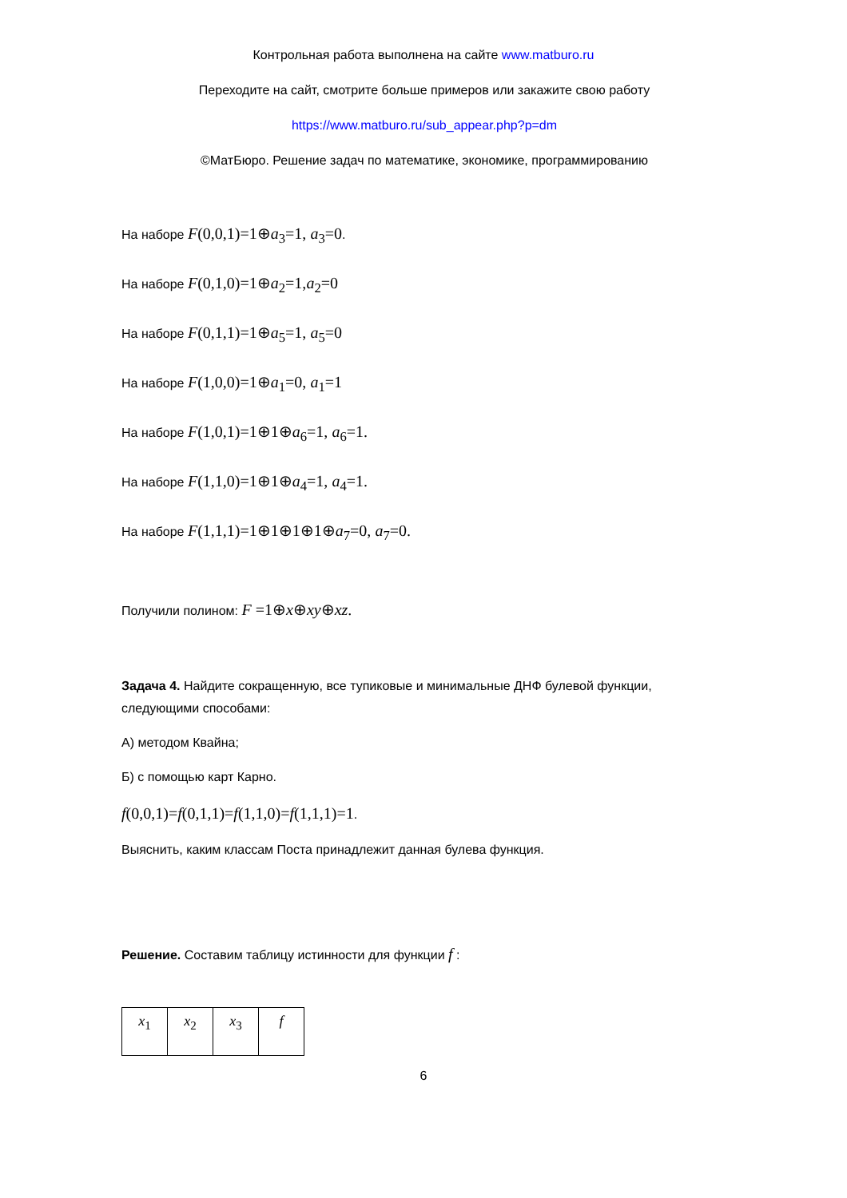Контрольная работа выполнена на сайте www.matburo.ru
Переходите на сайт, смотрите больше примеров или закажите свою работу
https://www.matburo.ru/sub_appear.php?p=dm
©МатБюро. Решение задач по математике, экономике, программированию
На наборе F(0,0,1)=1⊕a<sub>3</sub>=1, a<sub>3</sub>=0.
На наборе F(0,1,0)=1⊕a<sub>2</sub>=1,a<sub>2</sub>=0
На наборе F(0,1,1)=1⊕a<sub>5</sub>=1, a<sub>5</sub>=0
На наборе F(1,0,0)=1⊕a<sub>1</sub>=0, a<sub>1</sub>=1
На наборе F(1,0,1)=1⊕1⊕a<sub>6</sub>=1, a<sub>6</sub>=1.
На наборе F(1,1,0)=1⊕1⊕a<sub>4</sub>=1, a<sub>4</sub>=1.
На наборе F(1,1,1)=1⊕1⊕1⊕1⊕a<sub>7</sub>=0, a<sub>7</sub>=0.
Получили полином: F =1⊕x⊕xy⊕xz.
Задача 4. Найдите сокращенную, все тупиковые и минимальные ДНФ булевой функции, следующими способами:
А) методом Квайна;
Б) с помощью карт Карно.
f(0,0,1)=f(0,1,1)=f(1,1,0)=f(1,1,1)=1.
Выяснить, каким классам Поста принадлежит данная булева функция.
Решение. Составим таблицу истинности для функции f :
| x<sub>1</sub> | x<sub>2</sub> | x<sub>3</sub> | f |
6